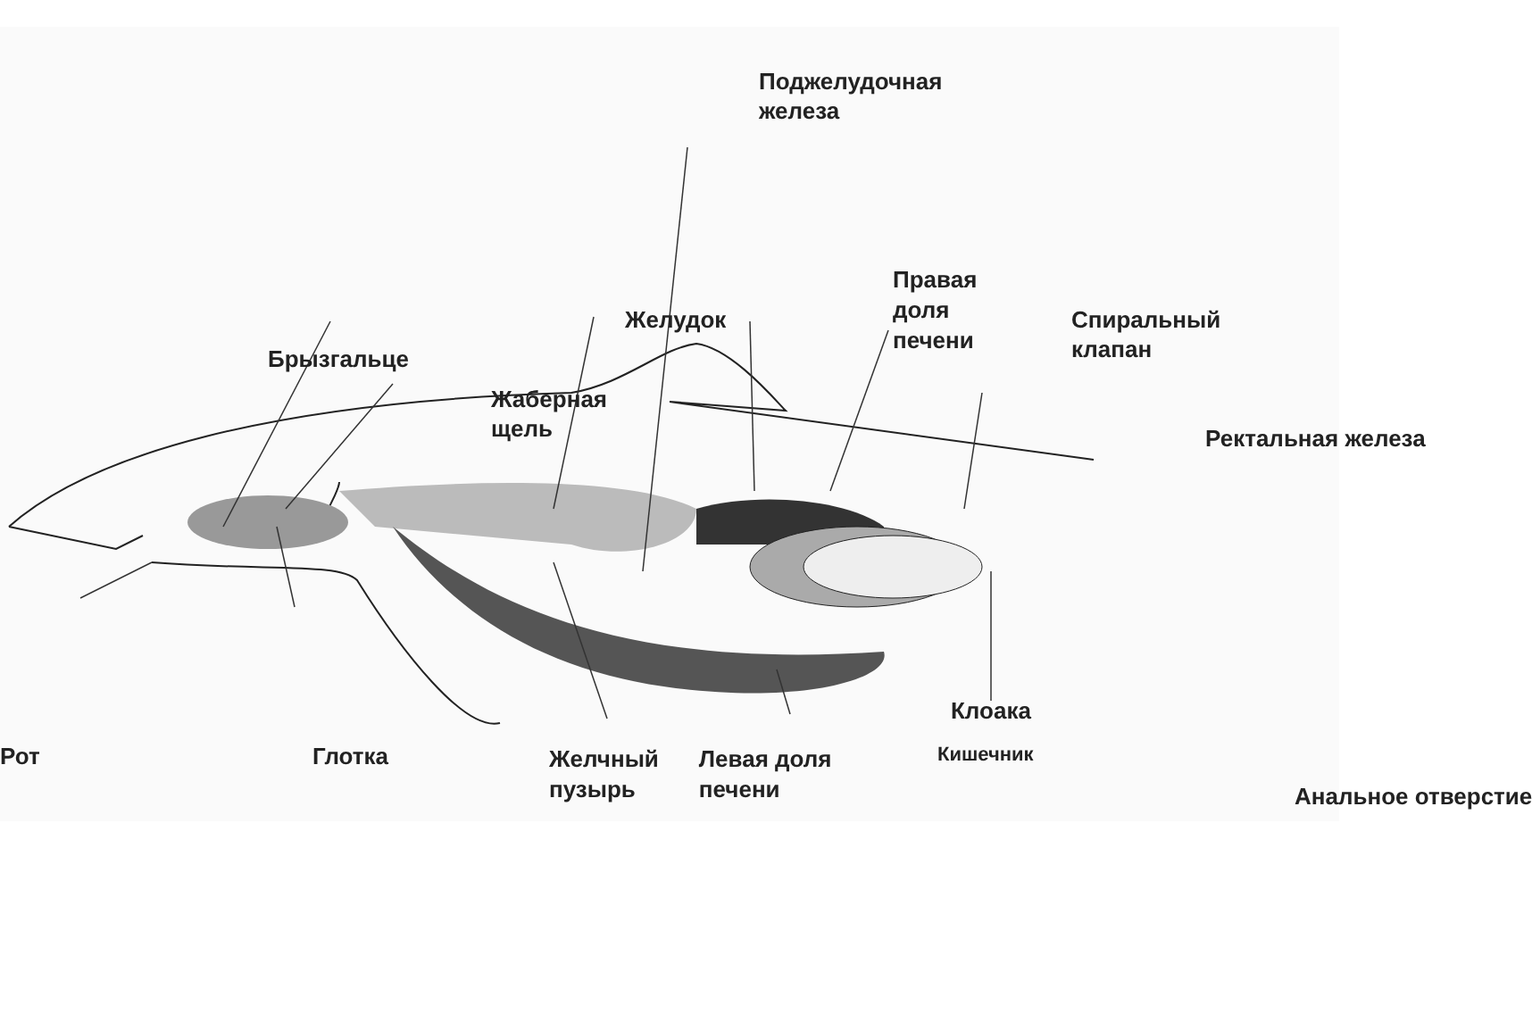Поджелудочная
железа
Правая
доля
печени
Желудок
Спиральный
клапан
Брызгальце
Жаберная
щель
Ректальная железа
Рот
Глотка
Кишечник
Анальное отверстие
Клоака
Желчный
пузырь
Левая доля
печени